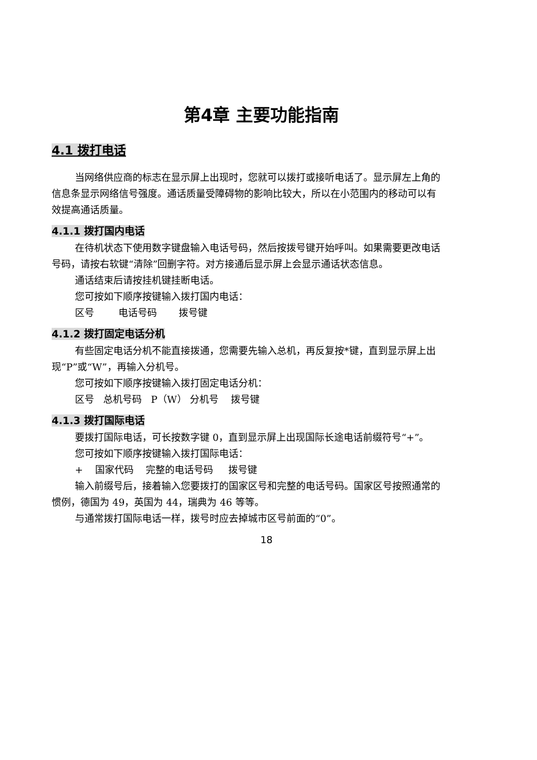第4章 主要功能指南
4.1 拨打电话
当网络供应商的标志在显示屏上出现时，您就可以拨打或接听电话了。显示屏左上角的信息条显示网络信号强度。通话质量受障碍物的影响比较大，所以在小范围内的移动可以有效提高通话质量。
4.1.1 拨打国内电话
在待机状态下使用数字键盘输入电话号码，然后按拨号键开始呼叫。如果需要更改电话号码，请按右软键“清除”回删字符。对方接通后显示屏上会显示通话状态信息。
通话结束后请按挂机键挂断电话。
您可按如下顺序按键输入拨打国内电话：
区号 电话号码 拨号键
4.1.2 拨打固定电话分机
有些固定电话分机不能直接拨通，您需要先输入总机，再反复按*键，直到显示屏上出现“P”或“W”，再输入分机号。
您可按如下顺序按键输入拨打固定电话分机：
区号 总机号码 P（W） 分机号 拨号键
4.1.3 拨打国际电话
要拨打国际电话，可长按数字键 0，直到显示屏上出现国际长途电话前缀符号“+”。
您可按如下顺序按键输入拨打国际电话：
+ 国家代码 完整的电话号码 拨号键
输入前缀号后，接着输入您要拨打的国家区号和完整的电话号码。国家区号按照通常的惯例，德国为 49，英国为 44，瑞典为 46 等等。
与通常拨打国际电话一样，拨号时应去掉城市区号前面的“0”。
18